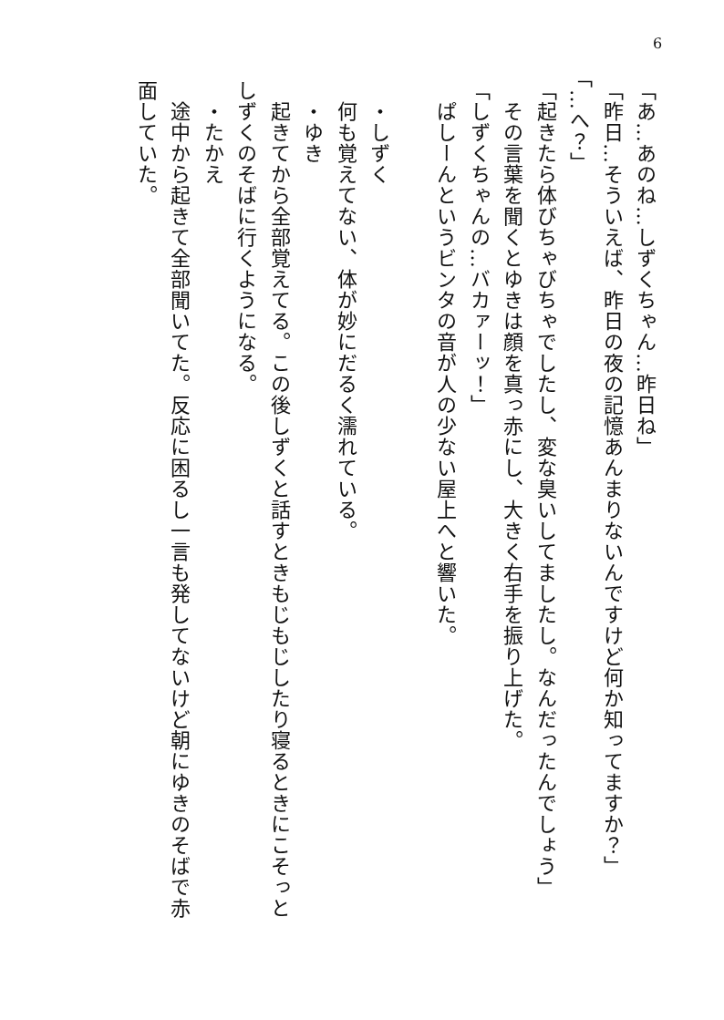6
「あ…あのね…しずくちゃん…昨日ね」
「昨日…そういえば、昨日の夜の記憶あんまりないんですけど何か知ってますか？」
「…へ？」
「起きたら体びちゃびちゃでしたし、変な臭いしてましたし。なんだったんでしょう」
　その言葉を聞くとゆきは顔を真っ赤にし、大きく右手を振り上げた。
「しずくちゃんの…バカァーッ！」
　ぱしーんというビンタの音が人の少ない屋上へと響いた。
　
　・しずく
　何も覚えてない、体が妙にだるく濡れている。
　・ゆき
　起きてから全部覚えてる。この後しずくと話すときもじもじしたり寝るときにこそっとしずくのそばに行くようになる。
　・たかえ
　途中から起きて全部聞いてた。反応に困るし一言も発してないけど朝にゆきのそばで赤面していた。